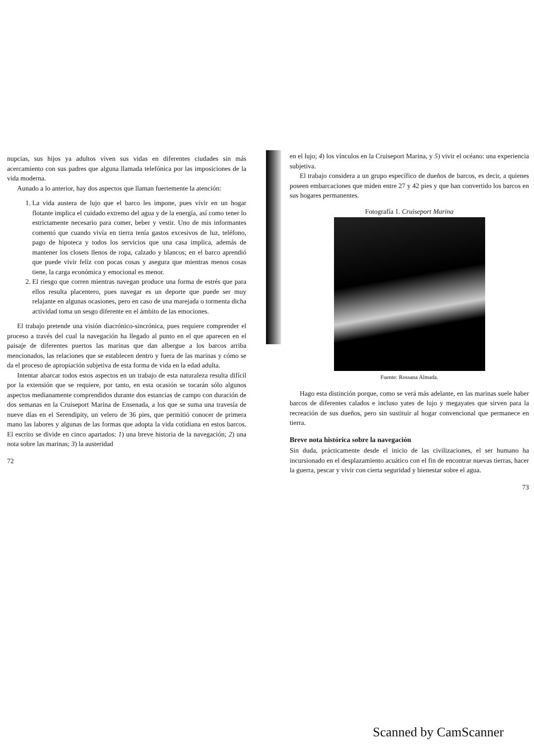nupcias, sus hijos ya adultos viven sus vidas en diferentes ciudades sin más acercamiento con sus padres que alguna llamada telefónica por las imposiciones de la vida moderna.
Aunado a lo anterior, hay dos aspectos que llaman fuertemente la atención:
1. La vida austera de lujo que el barco les impone, pues vivir en un hogar flotante implica el cuidado extremo del agua y de la energía, así como tener lo estrictamente necesario para comer, beber y vestir. Uno de mis informantes comentó que cuando vivía en tierra tenía gastos excesivos de luz, teléfono, pago de hipoteca y todos los servicios que una casa implica, además de mantener los closets llenos de ropa, calzado y blancos; en el barco aprendió que puede vivir feliz con pocas cosas y asegura que mientras menos cosas tiene, la carga económica y emocional es menor.
2. El riesgo que corren mientras navegan produce una forma de estrés que para ellos resulta placentero, pues navegar es un deporte que puede ser muy relajante en algunas ocasiones, pero en caso de una marejada o tormenta dicha actividad toma un sesgo diferente en el ámbito de las emociones.
El trabajo pretende una visión diacrónico-sincrónica, pues requiere comprender el proceso a través del cual la navegación ha llegado al punto en el que aparecen en el paisaje de diferentes puertos las marinas que dan albergue a los barcos arriba mencionados, las relaciones que se establecen dentro y fuera de las marinas y cómo se da el proceso de apropiación subjetiva de esta forma de vida en la edad adulta.
Intentar abarcar todos estos aspectos en un trabajo de esta naturaleza resulta difícil por la extensión que se requiere, por tanto, en esta ocasión se tocarán sólo algunos aspectos medianamente comprendidos durante dos estancias de campo con duración de dos semanas en la Cruiseport Marina de Ensenada, a los que se suma una travesía de nueve días en el Serendipity, un velero de 36 pies, que permitió conocer de primera mano las labores y algunas de las formas que adopta la vida cotidiana en estos barcos. El escrito se divide en cinco apartados: 1) una breve historia de la navegación; 2) una nota sobre las marinas; 3) la austeridad
72
en el lujo; 4) los vínculos en la Cruiseport Marina, y 5) vivir el océano: una experiencia subjetiva.
El trabajo considera a un grupo específico de dueños de barcos, es decir, a quienes poseen embarcaciones que miden entre 27 y 42 pies y que han convertido los barcos en sus hogares permanentes.
Fotografía 1. Cruiseport Marina
Fuente: Rossana Almada.
Hago esta distinción porque, como se verá más adelante, en las marinas suele haber barcos de diferentes calados e incluso yates de lujo y megayates que sirven para la recreación de sus dueños, pero sin sustituir al hogar convencional que permanece en tierra.
Breve nota histórica sobre la navegación
Sin duda, prácticamente desde el inicio de las civilizaciones, el ser humano ha incursionado en el desplazamiento acuático con el fin de encontrar nuevas tierras, hacer la guerra, pescar y vivir con cierta seguridad y bienestar sobre el agua.
73
Scanned by CamScanner